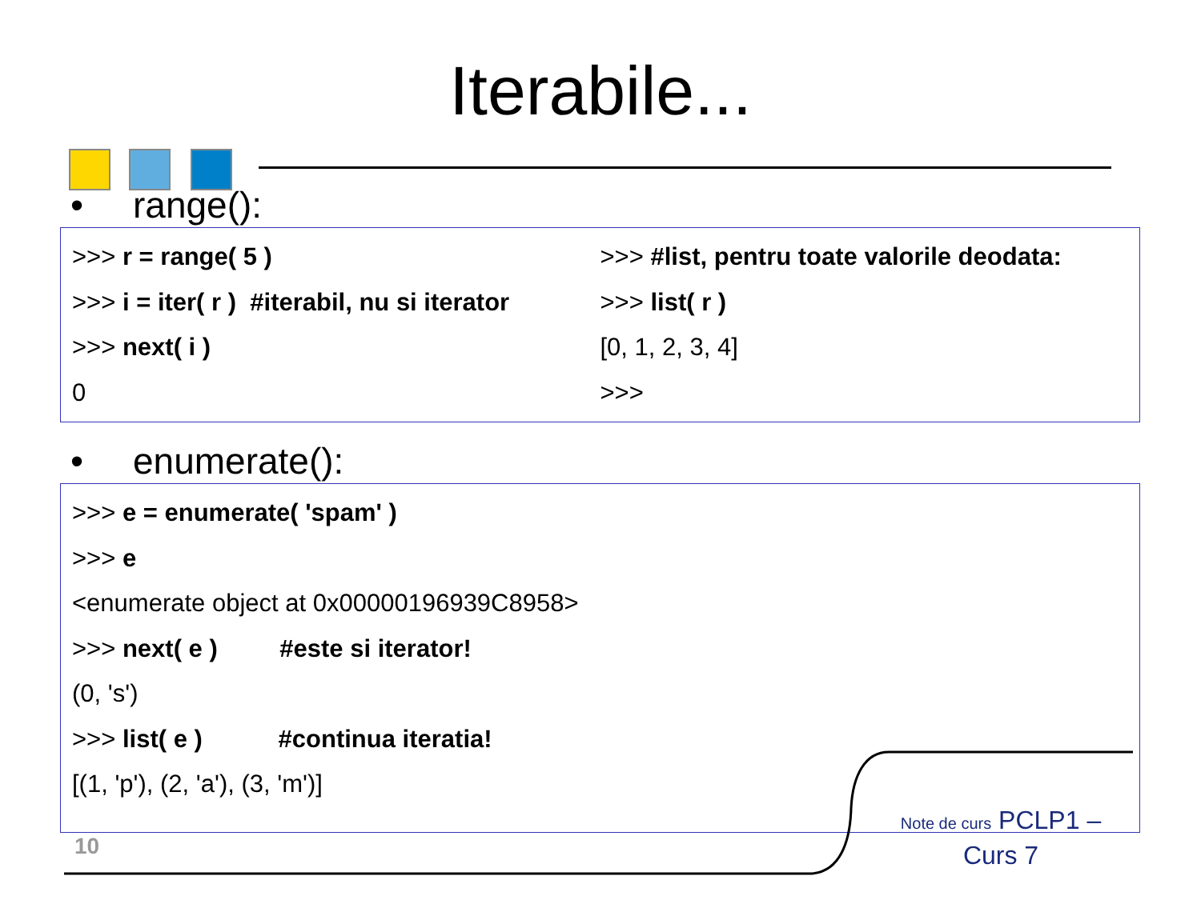Iterabile...
• range():
>>> r = range( 5 )
>>> i = iter( r ) #iterabil, nu si iterator
>>> next( i )
0
>>> #list, pentru toate valorile deodata:
>>> list( r )
[0, 1, 2, 3, 4]
>>>
• enumerate():
>>> e = enumerate( 'spam' )
>>> e
<enumerate object at 0x00000196939C8958>
>>> next( e ) #este si iterator!
(0, 's')
>>> list( e ) #continua iteratia!
[(1, 'p'), (2, 'a'), (3, 'm')]
10
Note de curs PCLP1 – Curs 7